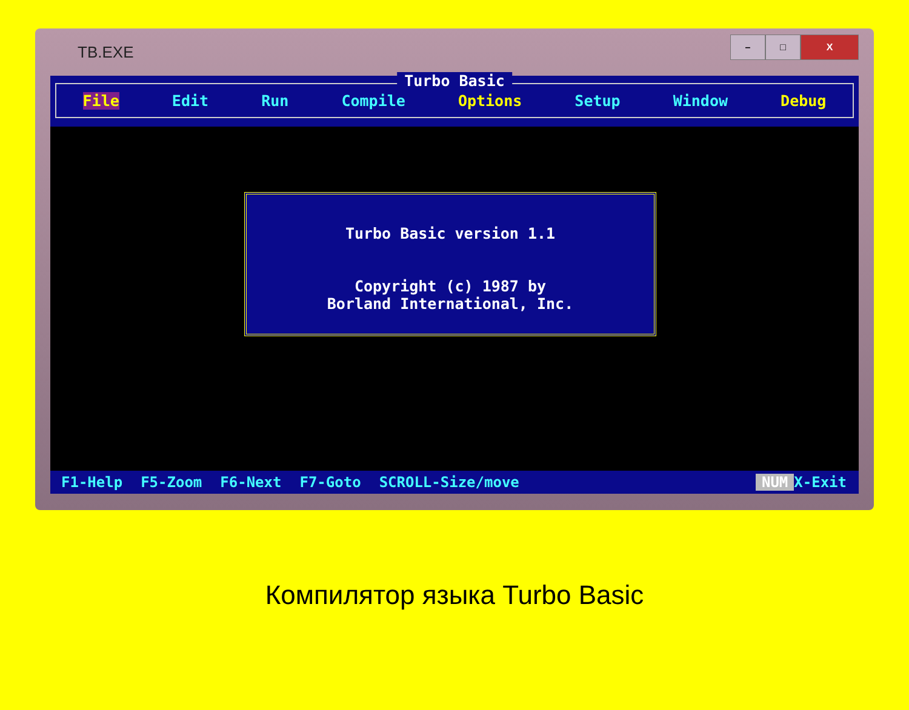TB.EXE
– □ X
Turbo Basic
File Edit Run Compile Options Setup Window Debug
Turbo Basic version 1.1
Copyright (c) 1987 by
Borland International, Inc.
F1-Help F5-Zoom F6-Next F7-Goto SCROLL-Size/move NUM X-Exit
Компилятор языка Turbo Basic